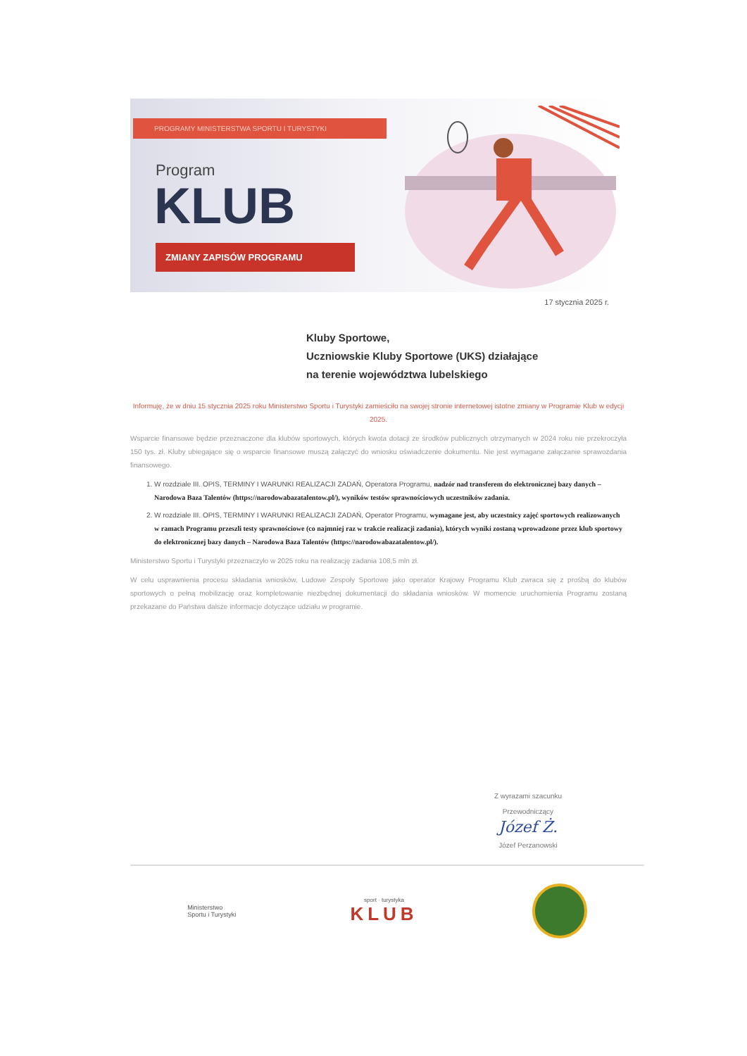PROGRAMY MINISTERSTWA SPORTU I TURYSTYKI
Program
KLUB
ZMIANY ZAPISÓW PROGRAMU
17 stycznia 2025 r.
Kluby Sportowe,
Uczniowskie Kluby Sportowe (UKS) działające
na terenie województwa lubelskiego
Informuję, że w dniu 15 stycznia 2025 roku Ministerstwo Sportu i Turystyki zamieściło na swojej stronie internetowej istotne zmiany w Programie Klub w edycji 2025.
Wsparcie finansowe będzie przeznaczone dla klubów sportowych, których kwota dotacji ze środków publicznych otrzymanych w 2024 roku nie przekroczyła 150 tys. zł. Kluby ubiegające się o wsparcie finansowe muszą załączyć do wniosku oświadczenie dokumentu. Nie jest wymagane załączanie sprawozdania finansowego.
1. W rozdziale III. OPIS, TERMINY I WARUNKI REALIZACJI ZADAŃ, Operatora Programu, nadzór nad transferem do elektronicznej bazy danych – Narodowa Baza Talentów (https://narodowabazatalentow.pl/), wyników testów sprawnościowych uczestników zadania.
2. W rozdziale III. OPIS, TERMINY I WARUNKI REALIZACJI ZADAŃ, Operator Programu, wymagane jest, aby uczestnicy zajęć sportowych realizowanych w ramach Programu przeszli testy sprawnościowe (co najmniej raz w trakcie realizacji zadania), których wyniki zostaną wprowadzone przez klub sportowy do elektronicznej bazy danych – Narodowa Baza Talentów (https://narodowabazatalentow.pl/).
Ministerstwo Sportu i Turystyki przeznaczyło w 2025 roku na realizację zadania 108,5 mln zł.
W celu usprawnienia procesu składania wniosków, Ludowe Zespoły Sportowe jako operator Krajowy Programu Klub zwraca się z prośbą do klubów sportowych o pełną mobilizację oraz kompletowanie niezbędnej dokumentacji do składania wniosków. W momencie uruchomienia Programu zostaną przekazane do Państwa dalsze informacje dotyczące udziału w programie.
Z wyrazami szacunku
Przewodniczący
Józef Ż.
Józef Perzanowski
Ministerstwo
Sportu i Turystyki
sport · turystyka
KLUB